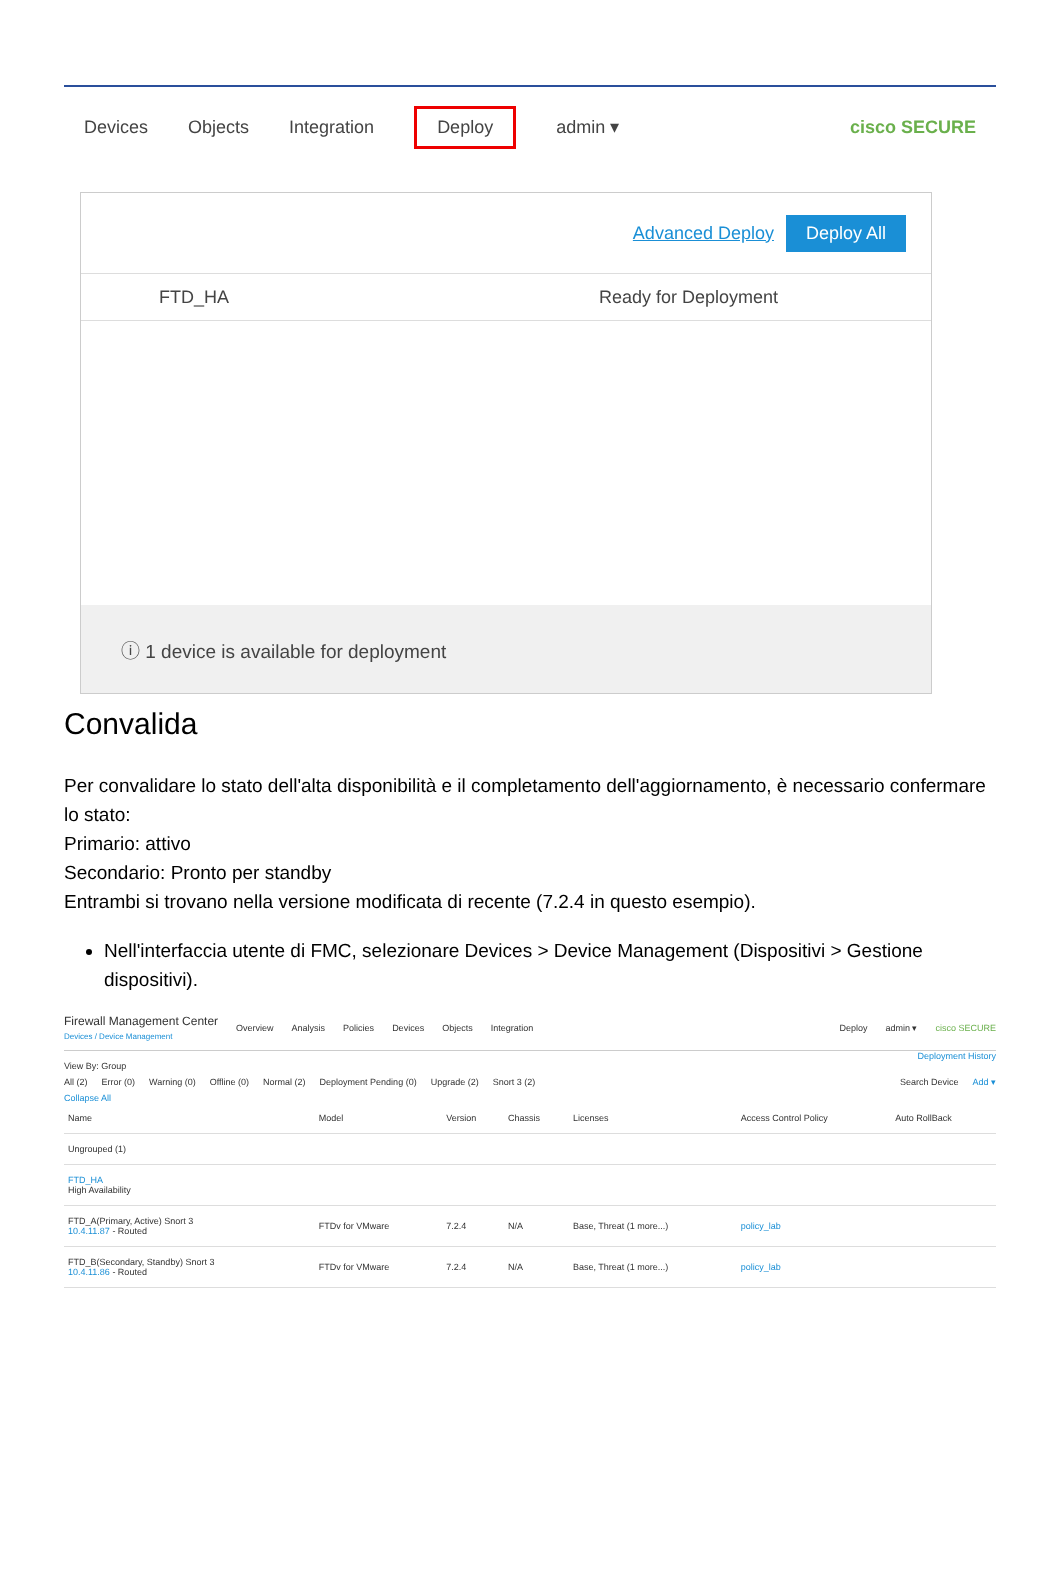Devices Objects Integration Deploy admin ▾ cisco SECURE
Advanced Deploy Deploy All
FTD_HA Ready for Deployment
ⓘ 1 device is available for deployment
Convalida
Per convalidare lo stato dell'alta disponibilità e il completamento dell'aggiornamento, è necessario confermare lo stato:
Primario: attivo
Secondario: Pronto per standby
Entrambi si trovano nella versione modificata di recente (7.2.4 in questo esempio).
Nell'interfaccia utente di FMC, selezionare Devices > Device Management (Dispositivi > Gestione dispositivi).
Firewall Management Center
Devices / Device Management Overview Analysis Policies Devices Objects Integration Deploy admin ▾ cisco SECURE
Deployment History
View By: Group
All (2) Error (0) Warning (0) Offline (0) Normal (2) Deployment Pending (0) Upgrade (2) Snort 3 (2) Search Device Add ▾
Collapse All
| Name | Model | Version | Chassis | Licenses | Access Control Policy | Auto RollBack |
| --- | --- | --- | --- | --- | --- | --- |
| Ungrouped (1) | | | | | | |
| FTD_HA High Availability | | | | | | |
| FTD_A(Primary, Active) Snort 3 10.4.11.87 - Routed | FTDv for VMware | 7.2.4 | N/A | Base, Threat (1 more...) | policy_lab | |
| FTD_B(Secondary, Standby) Snort 3 10.4.11.86 - Routed | FTDv for VMware | 7.2.4 | N/A | Base, Threat (1 more...) | policy_lab | |